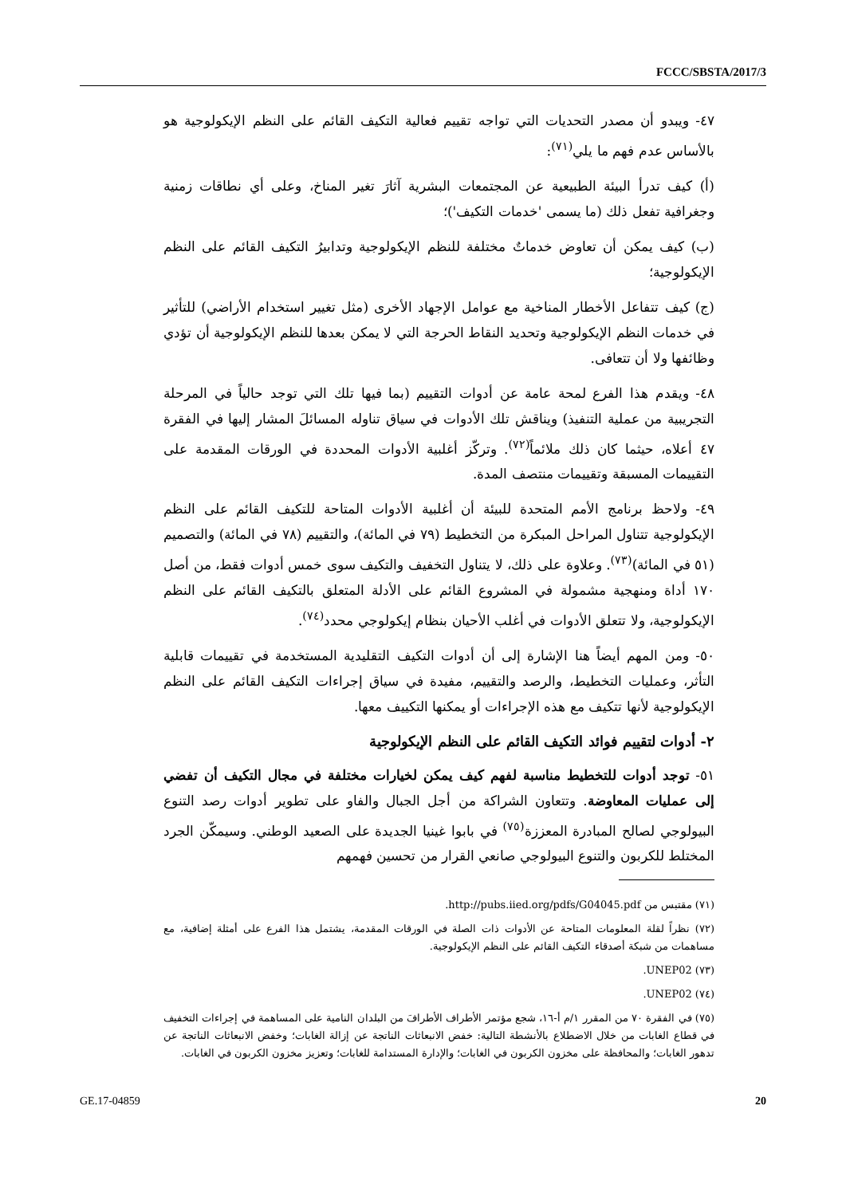FCCC/SBSTA/2017/3
٤٧- ويبدو أن مصدر التحديات التي تواجه تقييم فعالية التكيف القائم على النظم الإيكولوجية هو بالأساس عدم فهم ما يلي<sup>(٧١)</sup>:
(أ) كيف تدرأ البيئة الطبيعية عن المجتمعات البشرية آثارَ تغير المناخ، وعلى أي نطاقات زمنية وجغرافية تفعل ذلك (ما يسمى 'خدمات التكيف')؛
(ب) كيف يمكن أن تعاوض خدماتٌ مختلفة للنظم الإيكولوجية وتدابيرُ التكيف القائم على النظم الإيكولوجية؛
(ج) كيف تتفاعل الأخطار المناخية مع عوامل الإجهاد الأخرى (مثل تغيير استخدام الأراضي) للتأثير في خدمات النظم الإيكولوجية وتحديد النقاط الحرجة التي لا يمكن بعدها للنظم الإيكولوجية أن تؤدي وظائفها ولا أن تتعافى.
٤٨- ويقدم هذا الفرع لمحة عامة عن أدوات التقييم (بما فيها تلك التي توجد حالياً في المرحلة التجريبية من عملية التنفيذ) ويناقش تلك الأدوات في سياق تناوله المسائلَ المشار إليها في الفقرة ٤٧ أعلاه، حيثما كان ذلك ملائماً<sup>(٧٢)</sup>. وتركّز أغلبية الأدوات المحددة في الورقات المقدمة على التقييمات المسبقة وتقييمات منتصف المدة.
٤٩- ولاحظ برنامج الأمم المتحدة للبيئة أن أغلبية الأدوات المتاحة للتكيف القائم على النظم الإيكولوجية تتناول المراحل المبكرة من التخطيط (٧٩ في المائة)، والتقييم (٧٨ في المائة) والتصميم (٥١ في المائة)<sup>(٧٣)</sup>. وعلاوة على ذلك، لا يتناول التخفيف والتكيف سوى خمس أدوات فقط، من أصل ١٧٠ أداة ومنهجية مشمولة في المشروع القائم على الأدلة المتعلق بالتكيف القائم على النظم الإيكولوجية، ولا تتعلق الأدوات في أغلب الأحيان بنظام إيكولوجي محدد<sup>(٧٤)</sup>.
٥٠- ومن المهم أيضاً هنا الإشارة إلى أن أدوات التكيف التقليدية المستخدمة في تقييمات قابلية التأثر، وعمليات التخطيط، والرصد والتقييم، مفيدة في سياق إجراءات التكيف القائم على النظم الإيكولوجية لأنها تتكيف مع هذه الإجراءات أو يمكنها التكييف معها.
٢- أدوات لتقييم فوائد التكيف القائم على النظم الإيكولوجية
٥١- توجد أدوات للتخطيط مناسبة لفهم كيف يمكن لخيارات مختلفة في مجال التكيف أن تفضي إلى عمليات المعاوضة. وتتعاون الشراكة من أجل الجبال والفاو على تطوير أدوات رصد التنوع البيولوجي لصالح المبادرة المعززة<sup>(٧٥)</sup> في بابوا غينيا الجديدة على الصعيد الوطني. وسيمكّن الجرد المختلط للكربون والتنوع البيولوجي صانعي القرار من تحسين فهمهم
(٧١) مقتبس من http://pubs.iied.org/pdfs/G04045.pdf.
(٧٢) نظراً لقلة المعلومات المتاحة عن الأدوات ذات الصلة في الورقات المقدمة، يشتمل هذا الفرع على أمثلة إضافية، مع مساهمات من شبكة أصدقاء التكيف القائم على النظم الإيكولوجية.
(٧٣) UNEP02.
(٧٤) UNEP02.
(٧٥) في الفقرة ٧٠ من المقرر ١/م أ-١٦، شجع مؤتمر الأطراف الأطرافَ من البلدان النامية على المساهمة في إجراءات التخفيف في قطاع الغابات من خلال الاضطلاع بالأنشطة التالية: خفض الانبعاثات الناتجة عن إزالة الغابات؛ وخفض الانبعاثات الناتجة عن تدهور الغابات؛ والمحافظة على مخزون الكربون في الغابات؛ والإدارة المستدامة للغابات؛ وتعزيز مخزون الكربون في الغابات.
GE.17-04859 20